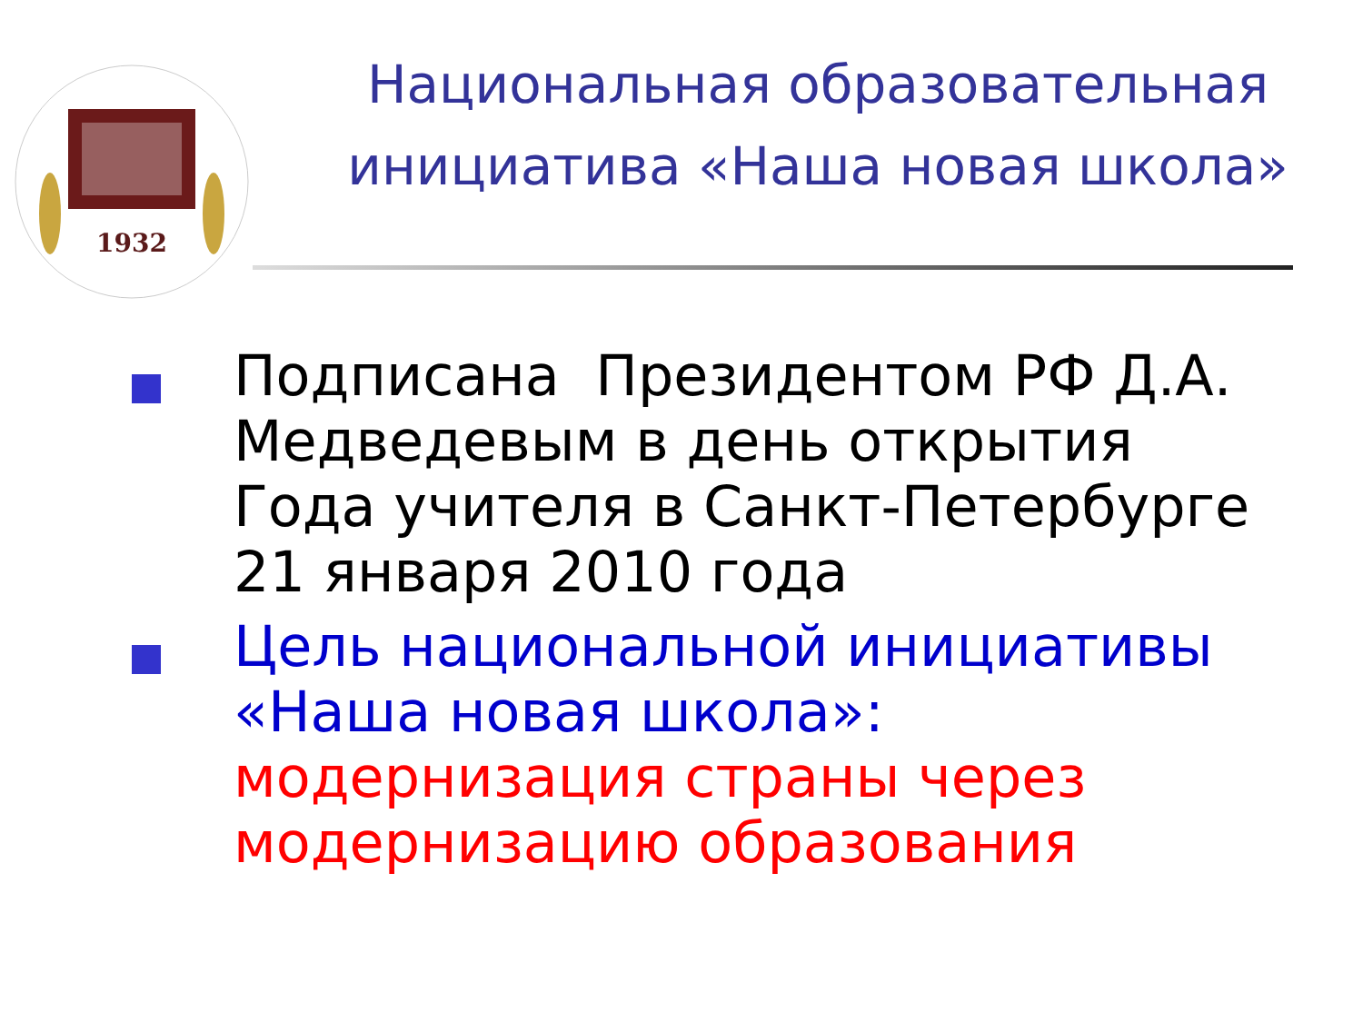1932
Национальная образовательная инициатива «Наша новая школа»
Подписана Президентом РФ Д.А. Медведевым в день открытия Года учителя в Санкт-Петербурге 21 января 2010 года
Цель национальной инициативы «Наша новая школа»:
модернизация страны через модернизацию образования